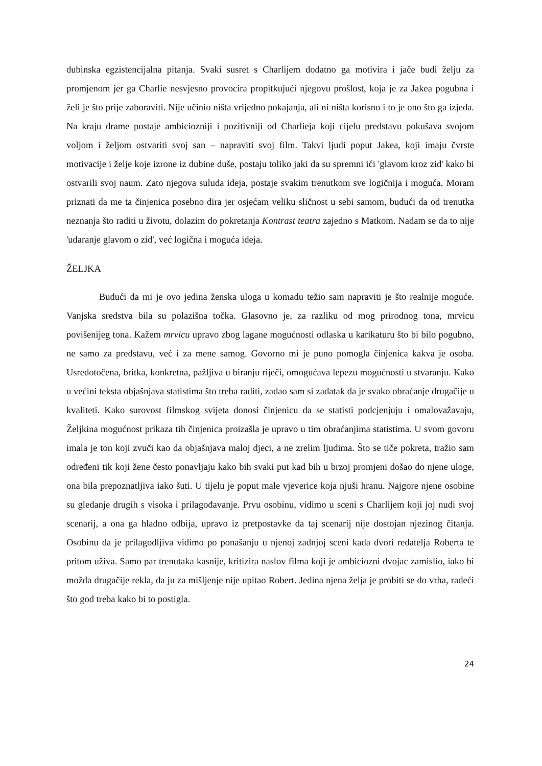dubinska egzistencijalna pitanja. Svaki susret s Charlijem dodatno ga motivira i jače budi želju za promjenom jer ga Charlie nesvjesno provocira propitkujući njegovu prošlost, koja je za Jakea pogubna i želi je što prije zaboraviti. Nije učinio ništa vrijedno pokajanja, ali ni ništa korisno i to je ono što ga izjeda. Na kraju drame postaje ambiciozniji i pozitivniji od Charlieja koji cijelu predstavu pokušava svojom voljom i željom ostvariti svoj san – napraviti svoj film. Takvi ljudi poput Jakea, koji imaju čvrste motivacije i želje koje izrone iz dubine duše, postaju toliko jaki da su spremni ići 'glavom kroz zid' kako bi ostvarili svoj naum. Zato njegova suluda ideja, postaje svakim trenutkom sve logičnija i moguća. Moram priznati da me ta činjenica posebno dira jer osjećam veliku sličnost u sebi samom, budući da od trenutka neznanja što raditi u životu, dolazim do pokretanja Kontrast teatra zajedno s Matkom. Nadam se da to nije 'udaranje glavom o zid', već logična i moguća ideja.
ŽELJKA
Budući da mi je ovo jedina ženska uloga u komadu težio sam napraviti je što realnije moguće. Vanjska sredstva bila su polazišna točka. Glasovno je, za razliku od mog prirodnog tona, mrvicu povišenijeg tona. Kažem mrvicu upravo zbog lagane mogućnosti odlaska u karikaturu što bi bilo pogubno, ne samo za predstavu, već i za mene samog. Govorno mi je puno pomogla činjenica kakva je osoba. Usredotočena, britka, konkretna, pažljiva u biranju riječi, omogućava lepezu mogućnosti u stvaranju. Kako u većini teksta objašnjava statistima što treba raditi, zadao sam si zadatak da je svako obraćanje drugačije u kvaliteti. Kako surovost filmskog svijeta donosi činjenicu da se statisti podcjenjuju i omalovažavaju, Željkina mogućnost prikaza tih činjenica proizašla je upravo u tim obraćanjima statistima. U svom govoru imala je ton koji zvuči kao da objašnjava maloj djeci, a ne zrelim ljudima. Što se tiče pokreta, tražio sam određeni tik koji žene često ponavljaju kako bih svaki put kad bih u brzoj promjeni došao do njene uloge, ona bila prepoznatljiva iako šuti. U tijelu je poput male vjeverice koja njuši hranu. Najgore njene osobine su gledanje drugih s visoka i prilagođavanje. Prvu osobinu, vidimo u sceni s Charlijem koji joj nudi svoj scenarij, a ona ga hladno odbija, upravo iz pretpostavke da taj scenarij nije dostojan njezinog čitanja. Osobinu da je prilagodljiva vidimo po ponašanju u njenoj zadnjoj sceni kada dvori redatelja Roberta te pritom uživa. Samo par trenutaka kasnije, kritizira naslov filma koji je ambiciozni dvojac zamislio, iako bi možda drugačije rekla, da ju za mišljenje nije upitao Robert. Jedina njena želja je probiti se do vrha, radeći što god treba kako bi to postigla.
24